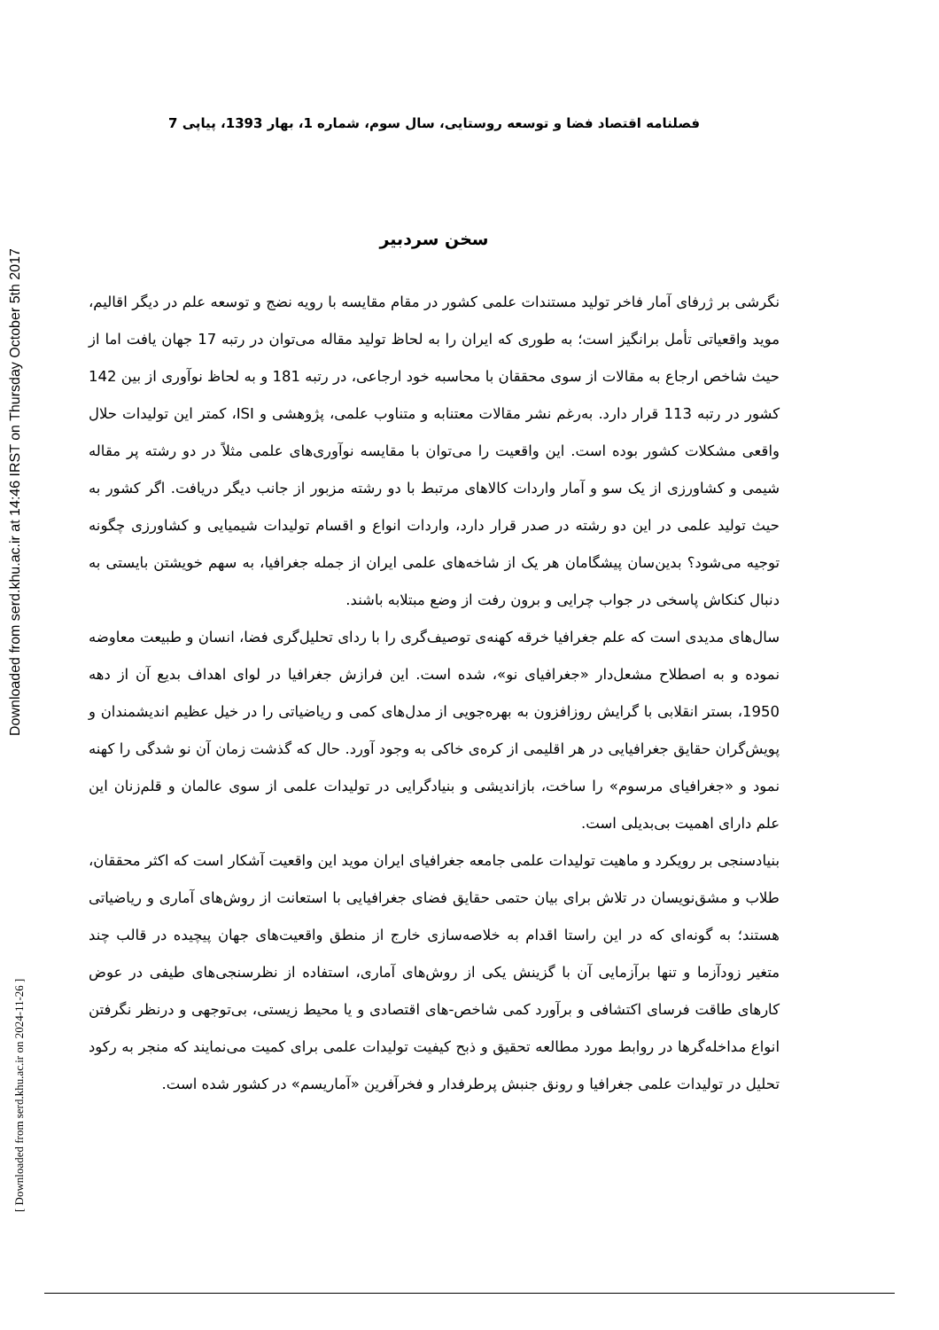Downloaded from serd.khu.ac.ir at 14:46 IRST on Thursday October 5th 2017
[ Downloaded from serd.khu.ac.ir on 2024-11-26 ]
فصلنامه اقتصاد فضا و توسعه روستایی، سال سوم، شماره 1، بهار 1393، پیاپی 7
سخن سردبیر
نگرشی بر ژرفای آمار فاخر تولید مستندات علمی کشور در مقام مقایسه با رویه نضج و توسعه علم در دیگر اقالیم، موید واقعیاتی تأمل برانگیز است؛ به طوری که ایران را به لحاظ تولید مقاله می‌توان در رتبه 17 جهان یافت اما از حیث شاخص ارجاع به مقالات از سوی محققان با محاسبه خود ارجاعی، در رتبه 181 و به لحاظ نوآوری از بین 142 کشور در رتبه 113 قرار دارد. به‌رغم نشر مقالات معتنابه و متناوب علمی، پژوهشی و ISI، کمتر این تولیدات حلال واقعی مشکلات کشور بوده است. این واقعیت را می‌توان با مقایسه نوآوری‌های علمی مثلاً در دو رشته پر مقاله شیمی و کشاورزی از یک سو و آمار واردات کالاهای مرتبط با دو رشته مزبور از جانب دیگر دریافت. اگر کشور به حیث تولید علمی در این دو رشته در صدر قرار دارد، واردات انواع و اقسام تولیدات شیمیایی و کشاورزی چگونه توجیه می‌شود؟ بدین‌سان پیشگامان هر یک از شاخه‌های علمی ایران از جمله جغرافیا، به سهم خویشتن بایستی به دنبال کنکاش پاسخی در جواب چرایی و برون رفت از وضع مبتلابه باشند.
سال‌های مدیدی است که علم جغرافیا خرقه کهنه‌ی توصیف‌گری را با ردای تحلیل‌گری فضا، انسان و طبیعت معاوضه نموده و به اصطلاح مشعل‌دار «جغرافیای نو»، شده است. این فرازش جغرافیا در لوای اهداف بدیع آن از دهه 1950، بستر انقلابی با گرایش روزافزون به بهره‌جویی از مدل‌های کمی و ریاضیاتی را در خیل عظیم اندیشمندان و پویش‌گران حقایق جغرافیایی در هر اقلیمی از کره‌ی خاکی به وجود آورد. حال که گذشت زمان آن نو شدگی را کهنه نمود و «جغرافیای مرسوم» را ساخت، بازاندیشی و بنیادگرایی در تولیدات علمی از سوی عالمان و قلم‌زنان این علم دارای اهمیت بی‌بدیلی است.
بنیادسنجی بر رویکرد و ماهیت تولیدات علمی جامعه جغرافیای ایران موید این واقعیت آشکار است که اکثر محققان، طلاب و مشق‌نویسان در تلاش برای بیان حتمی حقایق فضای جغرافیایی با استعانت از روش‌های آماری و ریاضیاتی هستند؛ به گونه‌ای که در این راستا اقدام به خلاصه‌سازی خارج از منطق واقعیت‌های جهان پیچیده در قالب چند متغیر زودآزما و تنها برآزمایی آن با گزینش یکی از روش‌های آماری، استفاده از نظرسنجی‌های طیفی در عوض کارهای طاقت فرسای اکتشافی و برآورد کمی شاخص-های اقتصادی و یا محیط زیستی، بی‌توجهی و درنظر نگرفتن انواع مداخله‌گرها در روابط مورد مطالعه تحقیق و ذبح کیفیت تولیدات علمی برای کمیت می‌نمایند که منجر به رکود تحلیل در تولیدات علمی جغرافیا و رونق جنبش پرطرفدار و فخرآفرین «آماریسم» در کشور شده است.